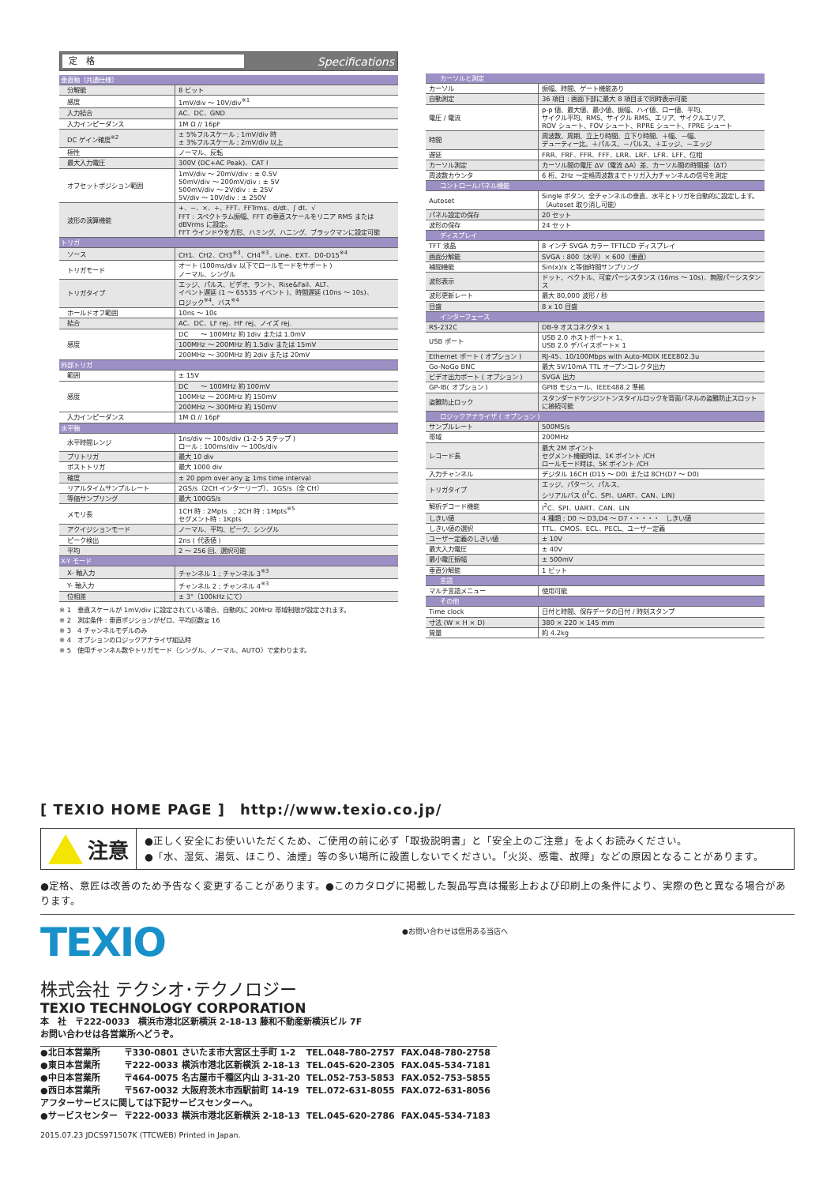定　格
Specifications
| 垂直軸（共通仕様） | |
| 分解能 | 8 ビット |
| 感度 | 1mV/div ～ 10V/div<sup>※1</sup> |
| 入力結合 | AC、DC、GND |
| 入力インピーダンス | 1M Ω // 16pF |
| DC ゲイン確度<sup>※2</sup> | ± 5%フルスケール ; 1mV/div 時 ± 3%フルスケール ; 2mV/div 以上 |
| 極性 | ノーマル、反転 |
| 最大入力電圧 | 300V (DC+AC Peak)、CAT I |
| オフセットポジション範囲 | 1mV/div ～ 20mV/div : ± 0.5V 50mV/div ～ 200mV/div : ± 5V 500mV/div ～ 2V/div : ± 25V 5V/div ～ 10V/div : ± 250V |
| 波形の演算機能 | +、−、×、÷、FFT、FFTrms、d/dt、∫ dt、√ FFT : スペクトラム振幅、FFT の垂直スケールをリニア RMS または dBVrms に設定。 FFT ウインドウを方形、ハミング、ハニング、ブラックマンに設定可能 |
| トリガ | |
| ソース | CH1、CH2、CH3<sup>※3</sup>、CH4<sup>※3</sup>、Line、EXT、D0-D15<sup>※4</sup> |
| トリガモード | オート (100ms/div 以下でロールモードをサポート ) ノーマル、シングル |
| トリガタイプ | エッジ、パルス、ビデオ、ラント、Rise&Fail、ALT、 イベント遅延 (1 ～ 65535 イベント )、時間遅延 (10ns ～ 10s)、 ロジック<sup>※4</sup>、バス<sup>※4</sup> |
| ホールドオフ範囲 | 10ns ～ 10s |
| 結合 | AC、DC、LF rej、HF rej、ノイズ rej. |
| 感度 | DC ～ 100MHz 約 1div または 1.0mV |
| | 100MHz ～ 200MHz 約 1.5div または 15mV |
| | 200MHz ～ 300MHz 約 2div または 20mV |
| 外部トリガ | |
| 範囲 | ± 15V |
| 感度 | DC ～ 100MHz 約 100mV |
| | 100MHz ～ 200MHz 約 150mV |
| | 200MHz ～ 300MHz 約 150mV |
| 入力インピーダンス | 1M Ω // 16pF |
| 水平軸 | |
| 水平時間レンジ | 1ns/div ～ 100s/div (1-2-5 ステップ ) ロール : 100ms/div ～ 100s/div |
| プリトリガ | 最大 10 div |
| ポストトリガ | 最大 1000 div |
| 確度 | ± 20 ppm over any ≧ 1ms time interval |
| リアルタイムサンプルレート | 2GS/s（2CH インターリーブ）、1GS/s（全 CH） |
| 等価サンプリング | 最大 100GS/s |
| メモリ長 | 1CH 時 : 2Mpts ; 2CH 時 : 1Mpts<sup>※5</sup> セグメント時 : 1Kpts |
| アクイジションモード | ノーマル、平均、ピーク、シングル |
| ピーク検出 | 2ns ( 代表値 ) |
| 平均 | 2 ～ 256 回、選択可能 |
| X-Y モード | |
| X- 軸入力 | チャンネル 1 ; チャンネル 3<sup>※3</sup> |
| Y- 軸入力 | チャンネル 2 ; チャンネル 4<sup>※3</sup> |
| 位相差 | ± 3°（100kHz にて） |
※ 1　垂直スケールが 1mV/div に設定されている場合、自動的に 20MHz 帯域制限が設定されます。
※ 2　測定条件 : 垂直ポジションがゼロ、平均回数≧ 16
※ 3　4 チャンネルモデルのみ
※ 4　オプションのロジックアナライザ組込時
※ 5　使用チャンネル数やトリガモード（シングル、ノーマル、AUTO）で変わります。
| カーソルと測定 | |
| カーソル | 振幅、時間、ゲート機能あり |
| 自動測定 | 36 項目 : 画面下部に最大 8 項目まで同時表示可能 |
| 電圧 / 電流 | p-p 値、最大値、最小値、振幅、ハイ値、ロー値、平均、 サイクル平均、RMS、サイクル RMS、エリア、サイクルエリア、 ROV シュート、FOV シュート、RPRE シュート、FPRE シュート |
| 時間 | 周波数、周期、立上り時間、立下り時間、＋幅、－幅、 デューティー比、＋パルス、－パルス、＋エッジ、－エッジ |
| 遅延 | FRR、FRF、FFR、FFF、LRR、LRF、LFR、LFF、位相 |
| カーソル測定 | カーソル間の電圧 ΔV（電流 ΔA）差、カーソル間の時間差（ΔT） |
| 周波数カウンタ | 6 桁、2Hz ～定格周波数までトリガ入力チャンネルの信号を測定 |
| コントロールパネル機能 | |
| Autoset | Single ボタン、全チャンネルの垂直、水平とトリガを自動的に設定します。（Autoset 取り消し可能） |
| パネル設定の保存 | 20 セット |
| 波形の保存 | 24 セット |
| ディスプレイ | |
| TFT 液晶 | 8 インチ SVGA カラー TFTLCD ディスプレイ |
| 画面分解能 | SVGA : 800（水平）× 600（垂直） |
| 補間機能 | Sin(x)/x と等価時間サンプリング |
| 波形表示 | ドット、ベクトル、可変パーシスタンス (16ms ～ 10s)、無限パーシスタンス |
| 波形更新レート | 最大 80,000 波形 / 秒 |
| 目盛 | 8 x 10 目盛 |
| インターフェース | |
| RS-232C | DB-9 オスコネクタ× 1 |
| USB ポート | USB 2.0 ホストポート× 1、 USB 2.0 デバイスポート× 1 |
| Ethernet ポート ( オプション ) | RJ-45、10/100Mbps with Auto-MDIX IEEE802.3u |
| Go-NoGo BNC | 最大 5V/10mA TTL オープンコレクタ出力 |
| ビデオ出力ポート ( オプション ) | SVGA 出力 |
| GP-IB( オプション ) | GPIB モジュール、IEEE488.2 準拠 |
| 盗難防止ロック | スタンダードケンジントンスタイルロックを背面パネルの盗難防止スロットに接続可能 |
| ロジックアナライザ ( オプション ) | |
| サンプルレート | 500MS/s |
| 帯域 | 200MHz |
| レコード長 | 最大 2M ポイント セグメント機能時は、1K ポイント /CH ロールモード時は、5K ポイント /CH |
| 入力チャンネル | デジタル 16CH (D15 ～ D0) または 8CH(D7 ～ D0) |
| トリガタイプ | エッジ、パターン、パルス、 シリアルバス (I<sup>2</sup>C、SPI、UART、CAN、LIN) |
| 解析デコード機能 | I<sup>2</sup>C、SPI、UART、CAN、LIN |
| しきい値 | 4 種類 ; D0 ～ D3,D4 ～ D7・・・・・ しきい値 |
| しきい値の選択 | TTL、CMOS、ECL、PECL、ユーザー定義 |
| ユーザー定義のしきい値 | ± 10V |
| 最大入力電圧 | ± 40V |
| 最小電圧振幅 | ± 500mV |
| 垂直分解能 | 1 ビット |
| 言語 | |
| マルチ言語メニュー | 使用可能 |
| その他 | |
| Time clock | 日付と時間、保存データの日付 / 時刻スタンプ |
| 寸法 (W × H × D) | 380 × 220 × 145 mm |
| 質量 | 約 4.2kg |
[ TEXIO HOME PAGE ]　http://www.texio.co.jp/
注意
●正しく安全にお使いいただくため、ご使用の前に必ず「取扱説明書」と「安全上のご注意」をよくお読みください。
●「水、湿気、湯気、ほこり、油煙」等の多い場所に設置しないでください。「火災、感電、故障」などの原因となることがあります。
●定格、意匠は改善のため予告なく変更することがあります。●このカタログに掲載した製品写真は撮影上および印刷上の条件により、実際の色と異なる場合があります。
TEXIO
●お問い合わせは信用ある当店へ
株式会社 テクシオ･テクノロジー
TEXIO TECHNOLOGY CORPORATION
本　社　〒222-0033　横浜市港北区新横浜 2-18-13 藤和不動産新横浜ビル 7F
お問い合わせは各営業所へどうぞ。
| ●北日本営業所 | 〒330-0801 さいたま市大宮区土手町 1-2 | TEL.048-780-2757 | FAX.048-780-2758 |
| ●東日本営業所 | 〒222-0033 横浜市港北区新横浜 2-18-13 | TEL.045-620-2305 | FAX.045-534-7181 |
| ●中日本営業所 | 〒464-0075 名古屋市千種区内山 3-31-20 | TEL.052-753-5853 | FAX.052-753-5855 |
| ●西日本営業所 | 〒567-0032 大阪府茨木市西駅前町 14-19 | TEL.072-631-8055 | FAX.072-631-8056 |
| アフターサービスに関しては下記サービスセンターへ。 | | | |
| ●サービスセンター | 〒222-0033 横浜市港北区新横浜 2-18-13 | TEL.045-620-2786 | FAX.045-534-7183 |
2015.07.23 JDCS971507K (TTCWEB) Printed in Japan.